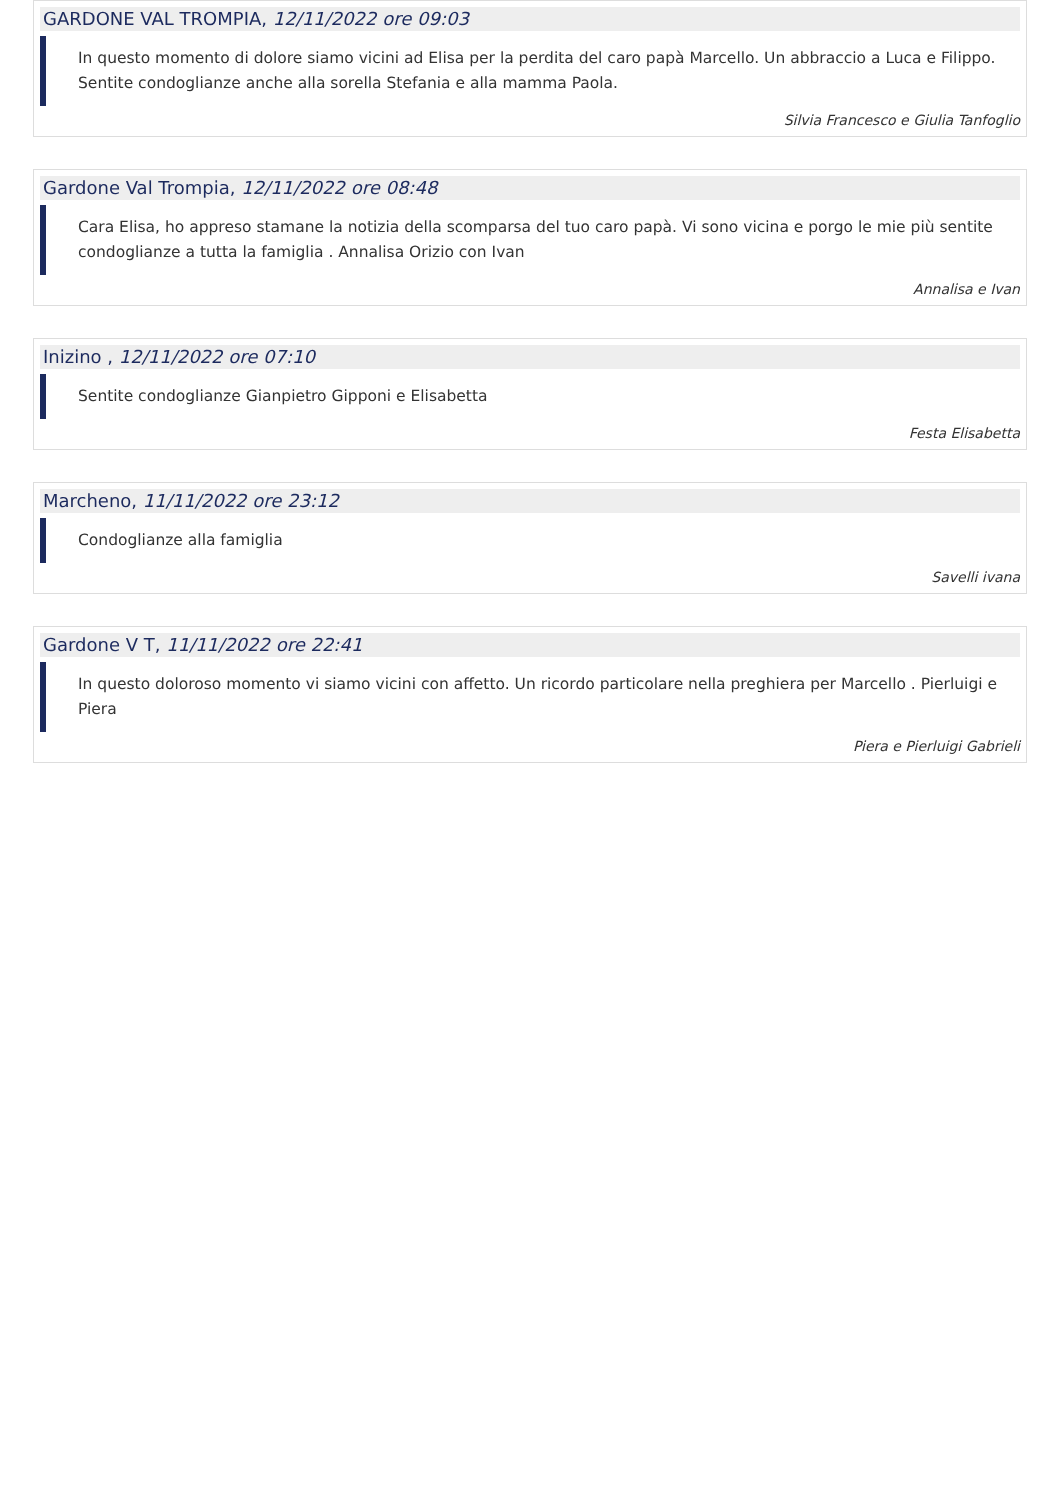GARDONE VAL TROMPIA, 12/11/2022 ore 09:03
In questo momento di dolore siamo vicini ad Elisa per la perdita del caro papà Marcello. Un abbraccio a Luca e Filippo. Sentite condoglianze anche alla sorella Stefania e alla mamma Paola.
Silvia Francesco e Giulia Tanfoglio
Gardone Val Trompia, 12/11/2022 ore 08:48
Cara Elisa, ho appreso stamane la notizia della scomparsa del tuo caro papà. Vi sono vicina e porgo le mie più sentite condoglianze a tutta la famiglia . Annalisa Orizio con Ivan
Annalisa e Ivan
Inizino , 12/11/2022 ore 07:10
Sentite condoglianze Gianpietro Gipponi e Elisabetta
Festa Elisabetta
Marcheno, 11/11/2022 ore 23:12
Condoglianze alla famiglia
Savelli ivana
Gardone V T, 11/11/2022 ore 22:41
In questo doloroso momento vi siamo vicini con affetto. Un ricordo particolare nella preghiera per Marcello . Pierluigi e Piera
Piera e Pierluigi Gabrieli